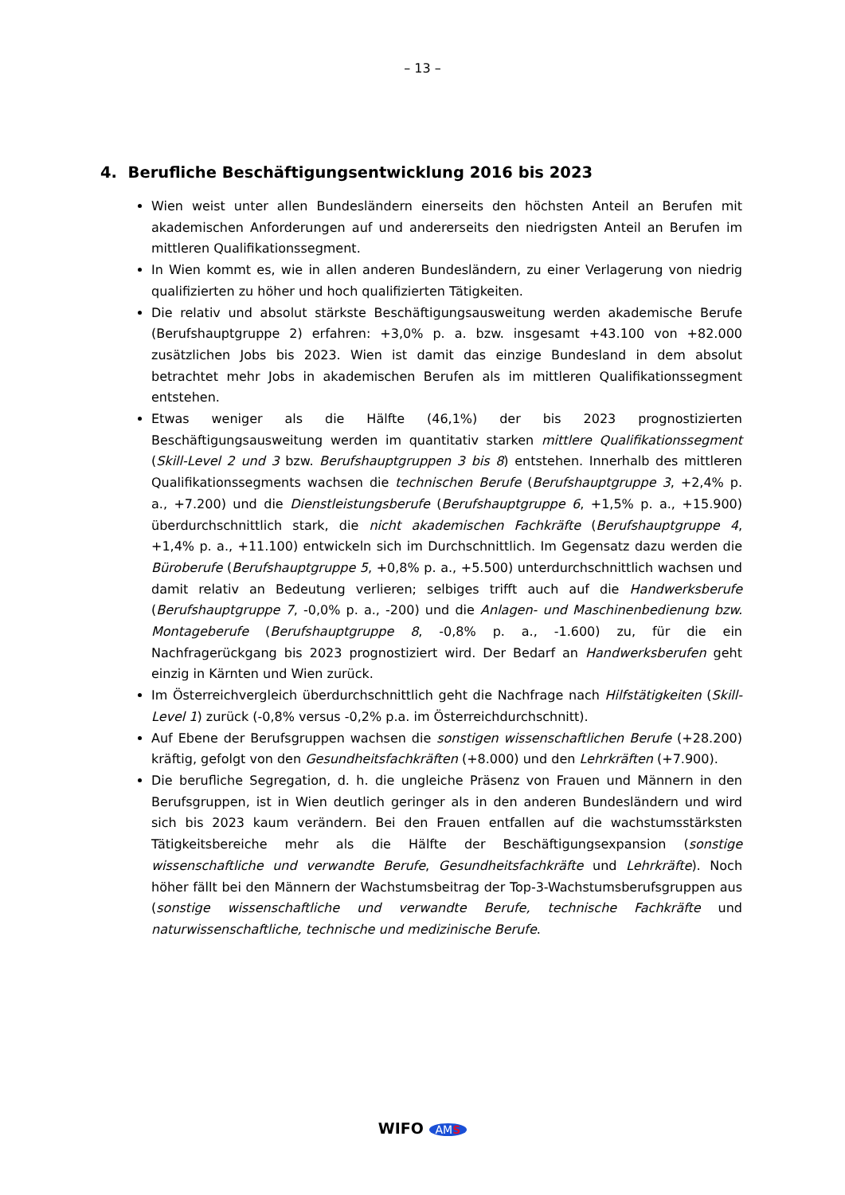– 13 –
4. Berufliche Beschäftigungsentwicklung 2016 bis 2023
Wien weist unter allen Bundesländern einerseits den höchsten Anteil an Berufen mit akademischen Anforderungen auf und andererseits den niedrigsten Anteil an Berufen im mittleren Qualifikationssegment.
In Wien kommt es, wie in allen anderen Bundesländern, zu einer Verlagerung von niedrig qualifizierten zu höher und hoch qualifizierten Tätigkeiten.
Die relativ und absolut stärkste Beschäftigungsausweitung werden akademische Berufe (Berufshauptgruppe 2) erfahren: +3,0% p. a. bzw. insgesamt +43.100 von +82.000 zusätzlichen Jobs bis 2023. Wien ist damit das einzige Bundesland in dem absolut betrachtet mehr Jobs in akademischen Berufen als im mittleren Qualifikationssegment entstehen.
Etwas weniger als die Hälfte (46,1%) der bis 2023 prognostizierten Beschäftigungsausweitung werden im quantitativ starken mittlere Qualifikationssegment (Skill-Level 2 und 3 bzw. Berufshauptgruppen 3 bis 8) entstehen. Innerhalb des mittleren Qualifikationssegments wachsen die technischen Berufe (Berufshauptgruppe 3, +2,4% p. a., +7.200) und die Dienstleistungsberufe (Berufshauptgruppe 6, +1,5% p. a., +15.900) überdurchschnittlich stark, die nicht akademischen Fachkräfte (Berufshauptgruppe 4, +1,4% p. a., +11.100) entwickeln sich im Durchschnittlich. Im Gegensatz dazu werden die Büroberufe (Berufshauptgruppe 5, +0,8% p. a., +5.500) unterdurchschnittlich wachsen und damit relativ an Bedeutung verlieren; selbiges trifft auch auf die Handwerksberufe (Berufshauptgruppe 7, -0,0% p. a., -200) und die Anlagen- und Maschinenbedienung bzw. Montageberufe (Berufshauptgruppe 8, -0,8% p. a., -1.600) zu, für die ein Nachfragerückgang bis 2023 prognostiziert wird. Der Bedarf an Handwerksberufen geht einzig in Kärnten und Wien zurück.
Im Österreichvergleich überdurchschnittlich geht die Nachfrage nach Hilfstätigkeiten (Skill-Level 1) zurück (-0,8% versus -0,2% p.a. im Österreichdurchschnitt).
Auf Ebene der Berufsgruppen wachsen die sonstigen wissenschaftlichen Berufe (+28.200) kräftig, gefolgt von den Gesundheitsfachkräften (+8.000) und den Lehrkräften (+7.900).
Die berufliche Segregation, d. h. die ungleiche Präsenz von Frauen und Männern in den Berufsgruppen, ist in Wien deutlich geringer als in den anderen Bundesländern und wird sich bis 2023 kaum verändern. Bei den Frauen entfallen auf die wachstumsstärksten Tätigkeitsbereiche mehr als die Hälfte der Beschäftigungsexpansion (sonstige wissenschaftliche und verwandte Berufe, Gesundheitsfachkräfte und Lehrkräfte). Noch höher fällt bei den Männern der Wachstumsbeitrag der Top-3-Wachstumsberufsgruppen aus (sonstige wissenschaftliche und verwandte Berufe, technische Fachkräfte und naturwissenschaftliche, technische und medizinische Berufe.
WIFO AMS